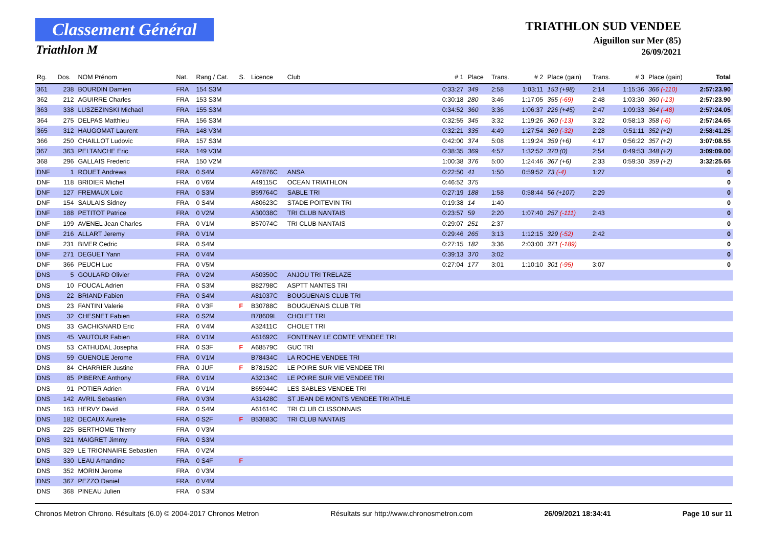Classement Général
Triathlon M
TRIATHLON SUD VENDEE
Aiguillon sur Mer (85)
26/09/2021
| Rg. | Dos. | NOM Prénom | Nat. | Rang / Cat. | S. | Licence | Club | # 1 | Place | Trans. | # 2 | Place (gain) | Trans. | # 3 | Place (gain) | Total |
| --- | --- | --- | --- | --- | --- | --- | --- | --- | --- | --- | --- | --- | --- | --- | --- | --- |
| 361 | 238 | BOURDIN Damien | FRA | 154 S3M | | | | 0:33:27 | 349 | 2:58 | 1:03:11 | 153 (+98) | 2:14 | 1:15:36 | 366 (-110) | 2:57:23.90 |
| 362 | 212 | AGUIRRE Charles | FRA | 153 S3M | | | | 0:30:18 | 280 | 3:46 | 1:17:05 | 355 (-69) | 2:48 | 1:03:30 | 360 (-13) | 2:57:23.90 |
| 363 | 338 | LUSZEZINSKI Michael | FRA | 155 S3M | | | | 0:34:52 | 360 | 3:36 | 1:06:37 | 226 (+45) | 2:47 | 1:09:33 | 364 (-48) | 2:57:24.05 |
| 364 | 275 | DELPAS Matthieu | FRA | 156 S3M | | | | 0:32:55 | 345 | 3:32 | 1:19:26 | 360 (-13) | 3:22 | 0:58:13 | 358 (-6) | 2:57:24.65 |
| 365 | 312 | HAUGOMAT Laurent | FRA | 148 V3M | | | | 0:32:21 | 335 | 4:49 | 1:27:54 | 369 (-32) | 2:28 | 0:51:11 | 352 (+2) | 2:58:41.25 |
| 366 | 250 | CHAILLOT Ludovic | FRA | 157 S3M | | | | 0:42:00 | 374 | 5:08 | 1:19:24 | 359 (+6) | 4:17 | 0:56:22 | 357 (+2) | 3:07:08.55 |
| 367 | 363 | PELTANCHE Eric | FRA | 149 V3M | | | | 0:38:35 | 369 | 4:57 | 1:32:52 | 370 (0) | 2:54 | 0:49:53 | 348 (+2) | 3:09:09.00 |
| 368 | 296 | GALLAIS Frederic | FRA | 150 V2M | | | | 1:00:38 | 376 | 5:00 | 1:24:46 | 367 (+6) | 2:33 | 0:59:30 | 359 (+2) | 3:32:25.65 |
| DNF | 1 | ROUET Andrews | FRA | 0 S4M | | A97876C | ANSA | 0:22:50 | 41 | 1:50 | 0:59:52 | 73 (-4) | 1:27 | | | 0 |
| DNF | 118 | BRIDIER Michel | FRA | 0 V6M | | A49115C | OCEAN TRIATHLON | 0:46:52 | 375 | | | | | | | 0 |
| DNF | 127 | FREMAUX Loic | FRA | 0 S3M | | B59764C | SABLE TRI | 0:27:19 | 188 | 1:58 | 0:58:44 | 56 (+107) | 2:29 | | | 0 |
| DNF | 154 | SAULAIS Sidney | FRA | 0 S4M | | A80623C | STADE POITEVIN TRI | 0:19:38 | 14 | 1:40 | | | | | | 0 |
| DNF | 188 | PETITOT Patrice | FRA | 0 V2M | | A30038C | TRI CLUB NANTAIS | 0:23:57 | 59 | 2:20 | 1:07:40 | 257 (-111) | 2:43 | | | 0 |
| DNF | 199 | AVENEL Jean Charles | FRA | 0 V1M | | B57074C | TRI CLUB NANTAIS | 0:29:07 | 251 | 2:37 | | | | | | 0 |
| DNF | 216 | ALLART Jeremy | FRA | 0 V1M | | | | 0:29:46 | 265 | 3:13 | 1:12:15 | 329 (-52) | 2:42 | | | 0 |
| DNF | 231 | BIVER Cedric | FRA | 0 S4M | | | | 0:27:15 | 182 | 3:36 | 2:03:00 | 371 (-189) | | | | 0 |
| DNF | 271 | DEGUET Yann | FRA | 0 V4M | | | | 0:39:13 | 370 | 3:02 | | | | | | 0 |
| DNF | 366 | PEUCH Luc | FRA | 0 V5M | | | | 0:27:04 | 177 | 3:01 | 1:10:10 | 301 (-95) | 3:07 | | | 0 |
| DNS | 5 | GOULARD Olivier | FRA | 0 V2M | | A50350C | ANJOU TRI TRELAZE | | | | | | | | | |
| DNS | 10 | FOUCAL Adrien | FRA | 0 S3M | | B82798C | ASPTT NANTES TRI | | | | | | | | | |
| DNS | 22 | BRIAND Fabien | FRA | 0 S4M | | A81037C | BOUGUENAIS CLUB TRI | | | | | | | | | |
| DNS | 23 | FANTINI Valerie | FRA | 0 V3F | F | B30788C | BOUGUENAIS CLUB TRI | | | | | | | | | |
| DNS | 32 | CHESNET Fabien | FRA | 0 S2M | | B78609L | CHOLET TRI | | | | | | | | | |
| DNS | 33 | GACHIGNARD Eric | FRA | 0 V4M | | A32411C | CHOLET TRI | | | | | | | | | |
| DNS | 45 | VAUTOUR Fabien | FRA | 0 V1M | | A61692C | FONTENAY LE COMTE VENDEE TRI | | | | | | | | | |
| DNS | 53 | CATHUDAL Josepha | FRA | 0 S3F | F | A68579C | GUC TRI | | | | | | | | | |
| DNS | 59 | GUENOLE Jerome | FRA | 0 V1M | | B78434C | LA ROCHE VENDEE TRI | | | | | | | | | |
| DNS | 84 | CHARRIER Justine | FRA | 0 JUF | F | B78152C | LE POIRE SUR VIE VENDEE TRI | | | | | | | | | |
| DNS | 85 | PIBERNE Anthony | FRA | 0 V1M | | A32134C | LE POIRE SUR VIE VENDEE TRI | | | | | | | | | |
| DNS | 91 | POTIER Adrien | FRA | 0 V1M | | B65944C | LES SABLES VENDEE TRI | | | | | | | | | |
| DNS | 142 | AVRIL Sebastien | FRA | 0 V3M | | A31428C | ST JEAN DE MONTS VENDEE TRI ATHLE | | | | | | | | | |
| DNS | 163 | HERVY David | FRA | 0 S4M | | A61614C | TRI CLUB CLISSONNAIS | | | | | | | | | |
| DNS | 182 | DECAUX Aurelie | FRA | 0 S2F | F | B53683C | TRI CLUB NANTAIS | | | | | | | | | |
| DNS | 225 | BERTHOME Thierry | FRA | 0 V3M | | | | | | | | | | | | |
| DNS | 321 | MAIGRET Jimmy | FRA | 0 S3M | | | | | | | | | | | | |
| DNS | 329 | LE TRIONNAIRE Sebastien | FRA | 0 V2M | | | | | | | | | | | | |
| DNS | 330 | LEAU Amandine | FRA | 0 S4F | F | | | | | | | | | | | |
| DNS | 352 | MORIN Jerome | FRA | 0 V3M | | | | | | | | | | | | |
| DNS | 367 | PEZZO Daniel | FRA | 0 V4M | | | | | | | | | | | | |
| DNS | 368 | PINEAU Julien | FRA | 0 S3M | | | | | | | | | | | | |
Chronos Metron Chrono. Résultats (6.0) © 2004-2017 Chronos Metron Résultats sur http://www.chronosmetron.com 26/09/2021 18:34:41 Page 10 sur 11